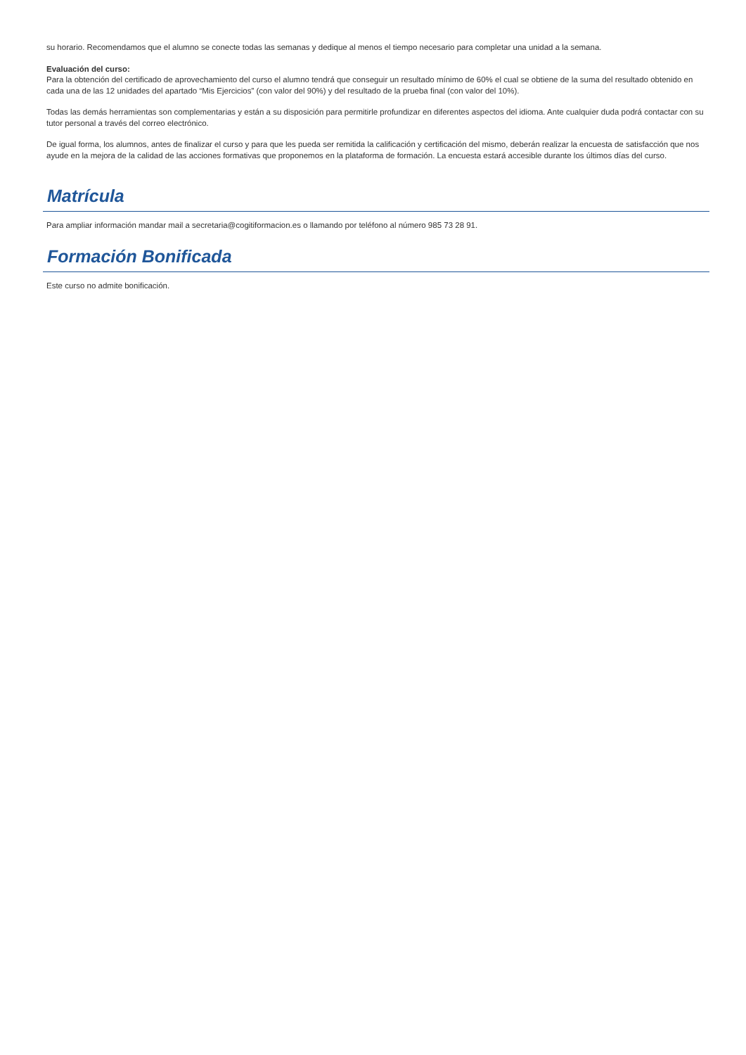su horario. Recomendamos que el alumno se conecte todas las semanas y dedique al menos el tiempo necesario para completar una unidad a la semana.
Evaluación del curso:
Para la obtención del certificado de aprovechamiento del curso el alumno tendrá que conseguir un resultado mínimo de 60% el cual se obtiene de la suma del resultado obtenido en cada una de las 12 unidades del apartado “Mis Ejercicios” (con valor del 90%) y del resultado de la prueba final (con valor del 10%).
Todas las demás herramientas son complementarias y están a su disposición para permitirle profundizar en diferentes aspectos del idioma. Ante cualquier duda podrá contactar con su tutor personal a través del correo electrónico.
De igual forma, los alumnos, antes de finalizar el curso y para que les pueda ser remitida la calificación y certificación del mismo, deberán realizar la encuesta de satisfacción que nos ayude en la mejora de la calidad de las acciones formativas que proponemos en la plataforma de formación. La encuesta estará accesible durante los últimos días del curso.
Matrícula
Para ampliar información mandar mail a secretaria@cogitiformacion.es o llamando por teléfono al número 985 73 28 91.
Formación Bonificada
Este curso no admite bonificación.